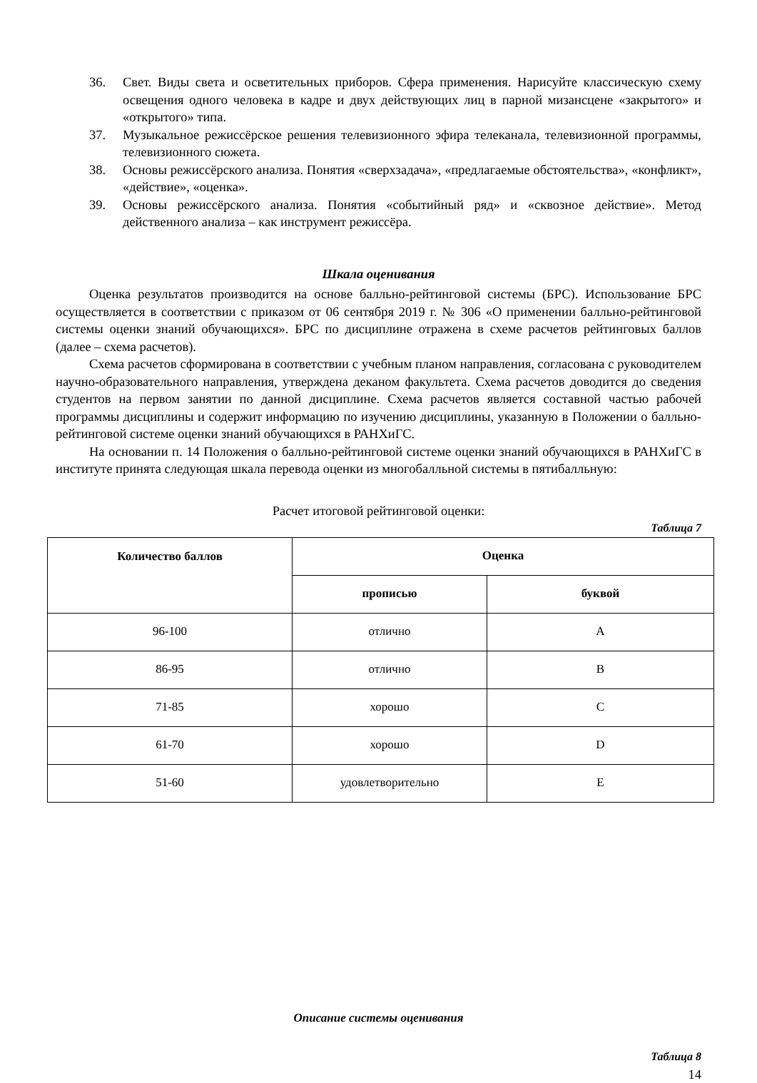36. Свет. Виды света и осветительных приборов. Сфера применения. Нарисуйте классическую схему освещения одного человека в кадре и двух действующих лиц в парной мизансцене «закрытого» и «открытого» типа.
37. Музыкальное режиссёрское решения телевизионного эфира телеканала, телевизионной программы, телевизионного сюжета.
38. Основы режиссёрского анализа. Понятия «сверхзадача», «предлагаемые обстоятельства», «конфликт», «действие», «оценка».
39. Основы режиссёрского анализа. Понятия «событийный ряд» и «сквозное действие». Метод действенного анализа – как инструмент режиссёра.
Шкала оценивания
Оценка результатов производится на основе балльно-рейтинговой системы (БРС). Использование БРС осуществляется в соответствии с приказом от 06 сентября 2019 г. № 306 «О применении балльно-рейтинговой системы оценки знаний обучающихся». БРС по дисциплине отражена в схеме расчетов рейтинговых баллов (далее – схема расчетов).
Схема расчетов сформирована в соответствии с учебным планом направления, согласована с руководителем научно-образовательного направления, утверждена деканом факультета. Схема расчетов доводится до сведения студентов на первом занятии по данной дисциплине. Схема расчетов является составной частью рабочей программы дисциплины и содержит информацию по изучению дисциплины, указанную в Положении о балльно-рейтинговой системе оценки знаний обучающихся в РАНХиГС.
На основании п. 14 Положения о балльно-рейтинговой системе оценки знаний обучающихся в РАНХиГС в институте принята следующая шкала перевода оценки из многобалльной системы в пятибалльную:
Расчет итоговой рейтинговой оценки:
Таблица 7
| Количество баллов | Оценка | |
| --- | --- | --- |
| | прописью | буквой |
| 96-100 | отлично | A |
| 86-95 | отлично | B |
| 71-85 | хорошо | C |
| 61-70 | хорошо | D |
| 51-60 | удовлетворительно | E |
Описание системы оценивания
Таблица 8
14